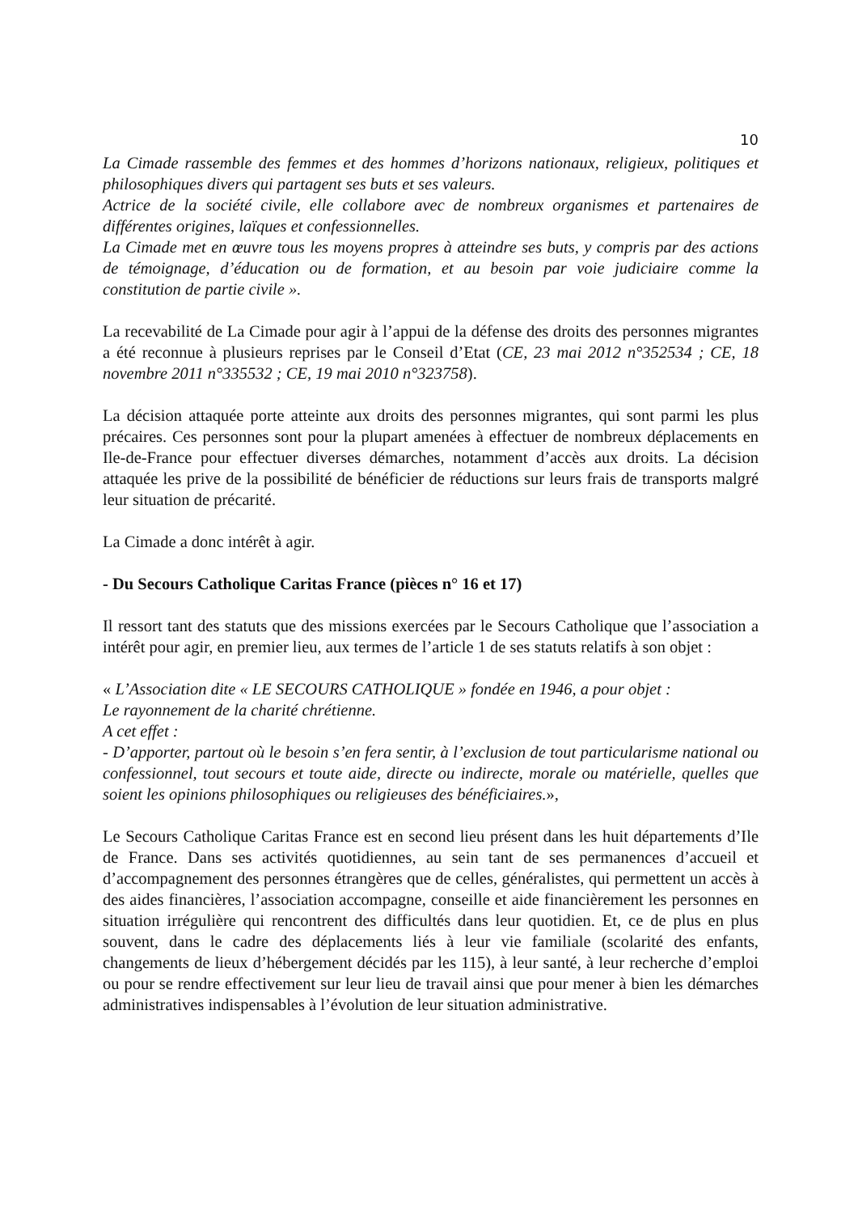10
La Cimade rassemble des femmes et des hommes d’horizons nationaux, religieux, politiques et philosophiques divers qui partagent ses buts et ses valeurs.
Actrice de la société civile, elle collabore avec de nombreux organismes et partenaires de différentes origines, laïques et confessionnelles.
La Cimade met en œuvre tous les moyens propres à atteindre ses buts, y compris par des actions de témoignage, d’éducation ou de formation, et au besoin par voie judiciaire comme la constitution de partie civile ».
La recevabilité de La Cimade pour agir à l’appui de la défense des droits des personnes migrantes a été reconnue à plusieurs reprises par le Conseil d’Etat (CE, 23 mai 2012 n°352534 ; CE, 18 novembre 2011 n°335532 ; CE, 19 mai 2010 n°323758).
La décision attaquée porte atteinte aux droits des personnes migrantes, qui sont parmi les plus précaires. Ces personnes sont pour la plupart amenées à effectuer de nombreux déplacements en Ile-de-France pour effectuer diverses démarches, notamment d’accès aux droits. La décision attaquée les prive de la possibilité de bénéficier de réductions sur leurs frais de transports malgré leur situation de précarité.
La Cimade a donc intérêt à agir.
- Du Secours Catholique Caritas France (pièces n° 16 et 17)
Il ressort tant des statuts que des missions exercées par le Secours Catholique que l’association a intérêt pour agir, en premier lieu, aux termes de l’article 1 de ses statuts relatifs à son objet :
« L’Association dite « LE SECOURS CATHOLIQUE » fondée en 1946, a pour objet :
Le rayonnement de la charité chrétienne.
A cet effet :
- D’apporter, partout où le besoin s’en fera sentir, à l’exclusion de tout particularisme national ou confessionnel, tout secours et toute aide, directe ou indirecte, morale ou matérielle, quelles que soient les opinions philosophiques ou religieuses des bénéficiaires.»,
Le Secours Catholique Caritas France est en second lieu présent dans les huit départements d’Ile de France. Dans ses activités quotidiennes, au sein tant de ses permanences d’accueil et d’accompagnement des personnes étrangères que de celles, généralistes, qui permettent un accès à des aides financières, l’association accompagne, conseille et aide financièrement les personnes en situation irrégulière qui rencontrent des difficultés dans leur quotidien. Et, ce de plus en plus souvent, dans le cadre des déplacements liés à leur vie familiale (scolarité des enfants, changements de lieux d’hébergement décidés par les 115), à leur santé, à leur recherche d’emploi ou pour se rendre effectivement sur leur lieu de travail ainsi que pour mener à bien les démarches administratives indispensables à l’évolution de leur situation administrative.